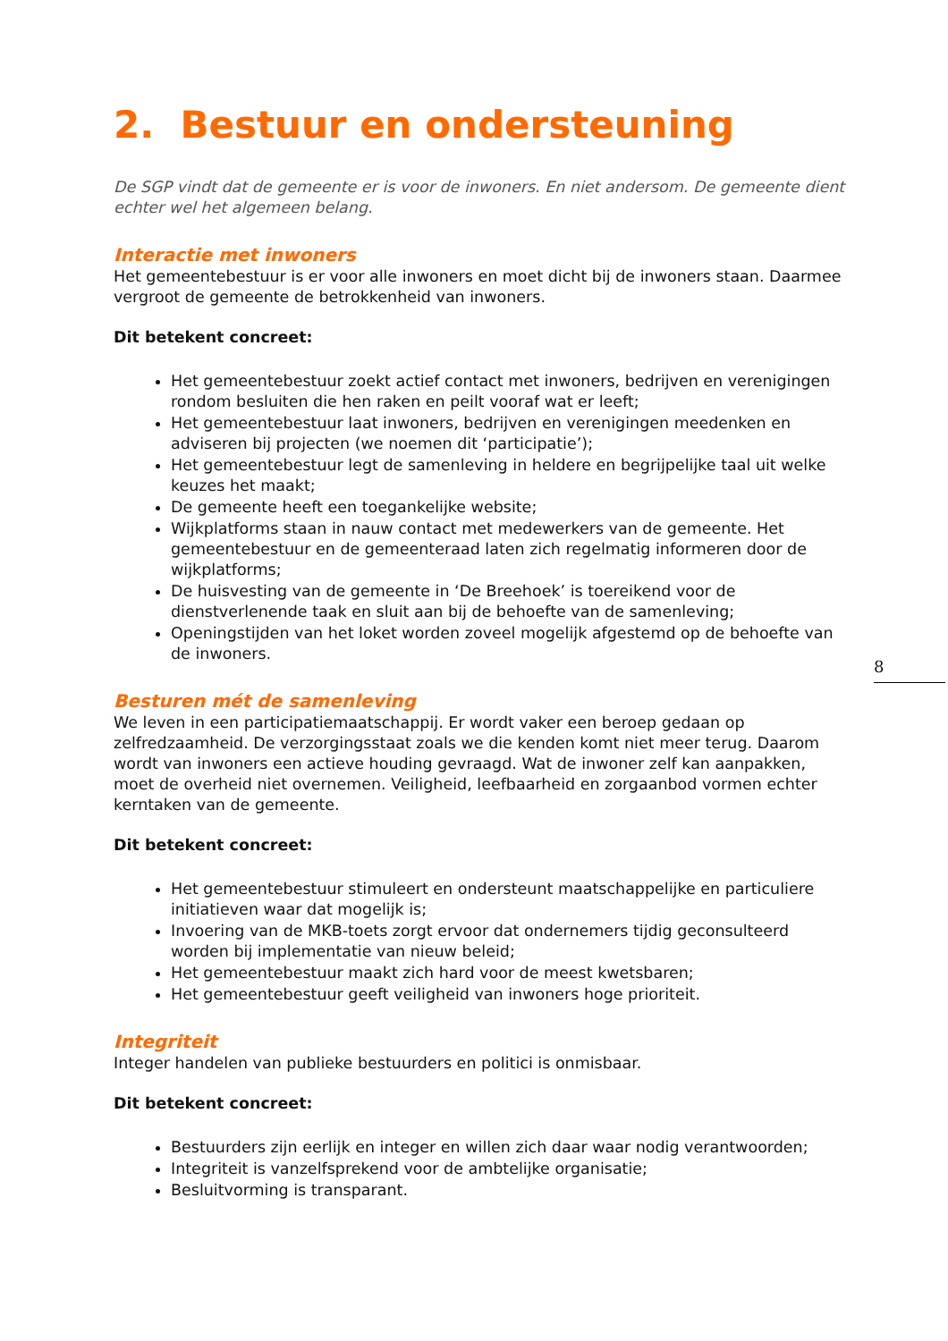2. Bestuur en ondersteuning
De SGP vindt dat de gemeente er is voor de inwoners. En niet andersom. De gemeente dient echter wel het algemeen belang.
Interactie met inwoners
Het gemeentebestuur is er voor alle inwoners en moet dicht bij de inwoners staan. Daarmee vergroot de gemeente de betrokkenheid van inwoners.
Dit betekent concreet:
Het gemeentebestuur zoekt actief contact met inwoners, bedrijven en verenigingen rondom besluiten die hen raken en peilt vooraf wat er leeft;
Het gemeentebestuur laat inwoners, bedrijven en verenigingen meedenken en adviseren bij projecten (we noemen dit ‘participatie’);
Het gemeentebestuur legt de samenleving in heldere en begrijpelijke taal uit welke keuzes het maakt;
De gemeente heeft een toegankelijke website;
Wijkplatforms staan in nauw contact met medewerkers van de gemeente. Het gemeentebestuur en de gemeenteraad laten zich regelmatig informeren door de wijkplatforms;
De huisvesting van de gemeente in ‘De Breehoek’ is toereikend voor de dienstverlenende taak en sluit aan bij de behoefte van de samenleving;
Openingstijden van het loket worden zoveel mogelijk afgestemd op de behoefte van de inwoners.
Besturen mét de samenleving
We leven in een participatiemaatschappij. Er wordt vaker een beroep gedaan op zelfredzaamheid. De verzorgingsstaat zoals we die kenden komt niet meer terug. Daarom wordt van inwoners een actieve houding gevraagd. Wat de inwoner zelf kan aanpakken, moet de overheid niet overnemen. Veiligheid, leefbaarheid en zorgaanbod vormen echter kerntaken van de gemeente.
Dit betekent concreet:
Het gemeentebestuur stimuleert en ondersteunt maatschappelijke en particuliere initiatieven waar dat mogelijk is;
Invoering van de MKB-toets zorgt ervoor dat ondernemers tijdig geconsulteerd worden bij implementatie van nieuw beleid;
Het gemeentebestuur maakt zich hard voor de meest kwetsbaren;
Het gemeentebestuur geeft veiligheid van inwoners hoge prioriteit.
Integriteit
Integer handelen van publieke bestuurders en politici is onmisbaar.
Dit betekent concreet:
Bestuurders zijn eerlijk en integer en willen zich daar waar nodig verantwoorden;
Integriteit is vanzelfsprekend voor de ambtelijke organisatie;
Besluitvorming is transparant.
8